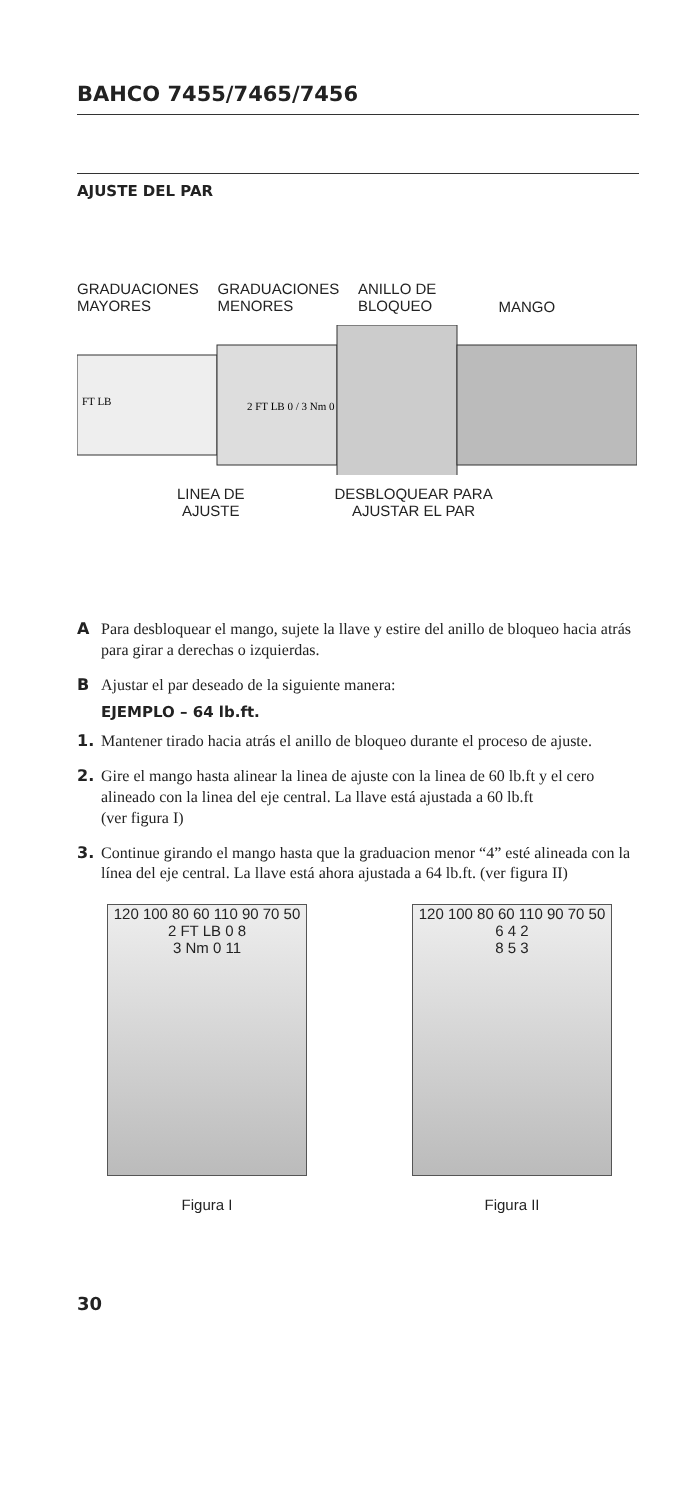BAHCO 7455/7465/7456
AJUSTE DEL PAR
GRADUACIONES MAYORES
GRADUACIONES MENORES
ANILLO DE BLOQUEO
MANGO
FT LB
2 FT LB 0 / 3 Nm 0
LINEA DE
AJUSTE
DESBLOQUEAR PARA
AJUSTAR EL PAR
A Para desbloquear el mango, sujete la llave y estire del anillo de bloqueo hacia atrás para girar a derechas o izquierdas.
B Ajustar el par deseado de la siguiente manera:
EJEMPLO – 64 lb.ft.
1. Mantener tirado hacia atrás el anillo de bloqueo durante el proceso de ajuste.
2. Gire el mango hasta alinear la linea de ajuste con la linea de 60 lb.ft y el cero alineado con la linea del eje central. La llave está ajustada a 60 lb.ft
(ver figura I)
3. Continue girando el mango hasta que la graduacion menor “4” esté alineada con la línea del eje central. La llave está ahora ajustada a 64 lb.ft. (ver figura II)
120 100 80 60 110 90 70 50
2 FT LB 0 8
3 Nm 0 11
Figura I
120 100 80 60 110 90 70 50
6 4 2
8 5 3
Figura II
30